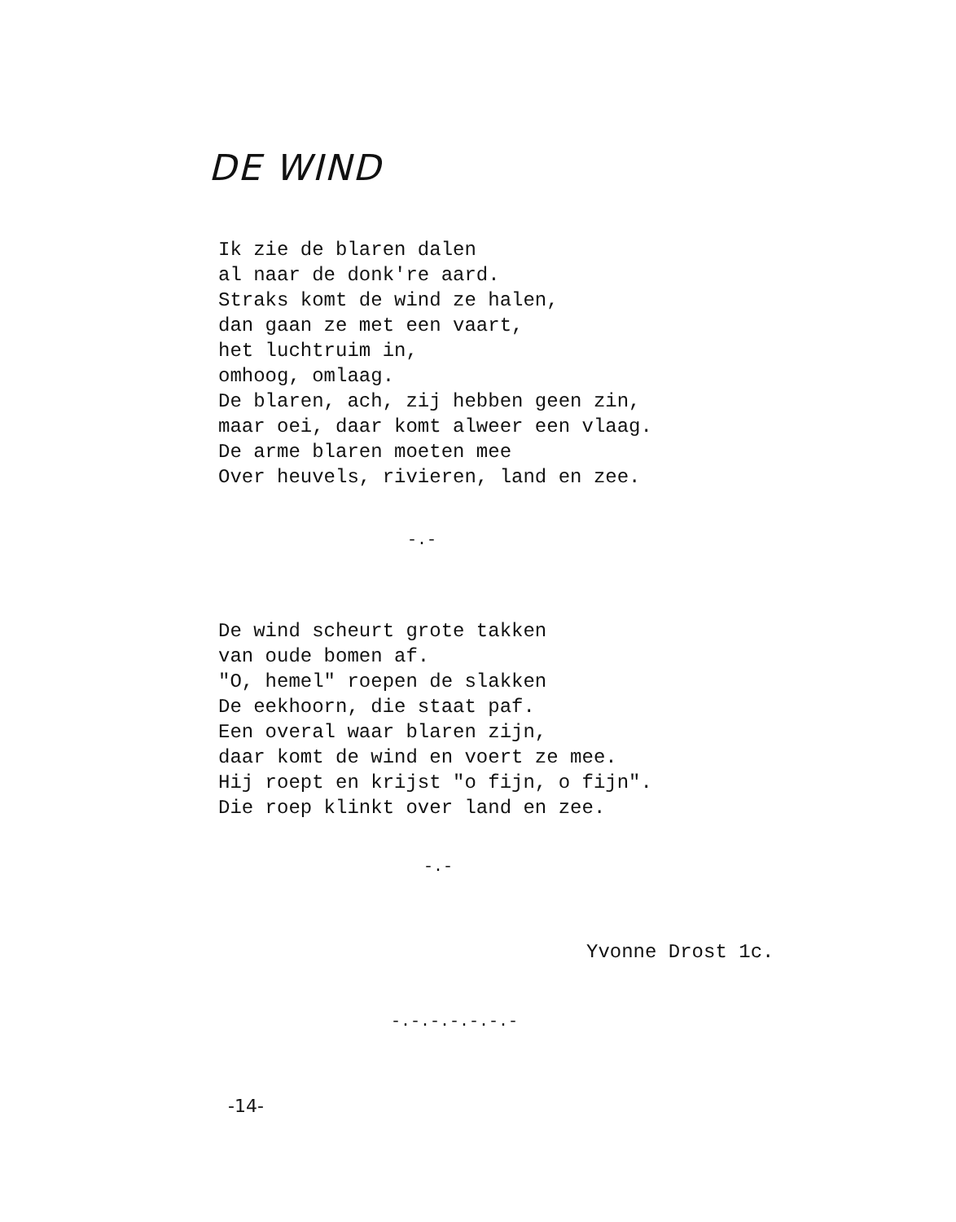DE WIND
Ik zie de blaren dalen
al naar de donk're aard.
Straks komt de wind ze halen,
dan gaan ze met een vaart,
het luchtruim in,
omhoog, omlaag.
De blaren, ach, zij hebben geen zin,
maar oei, daar komt alweer een vlaag.
De arme blaren moeten mee
Over heuvels, rivieren, land en zee.
-.-
De wind scheurt grote takken
van oude bomen af.
"O, hemel" roepen de slakken
De eekhoorn, die staat paf.
Een overal waar blaren zijn,
daar komt de wind en voert ze mee.
Hij roept en krijst "o fijn, o fijn".
Die roep klinkt over land en zee.
-.-
Yvonne Drost 1c.
-.-.-.-.-.-.-
-14-